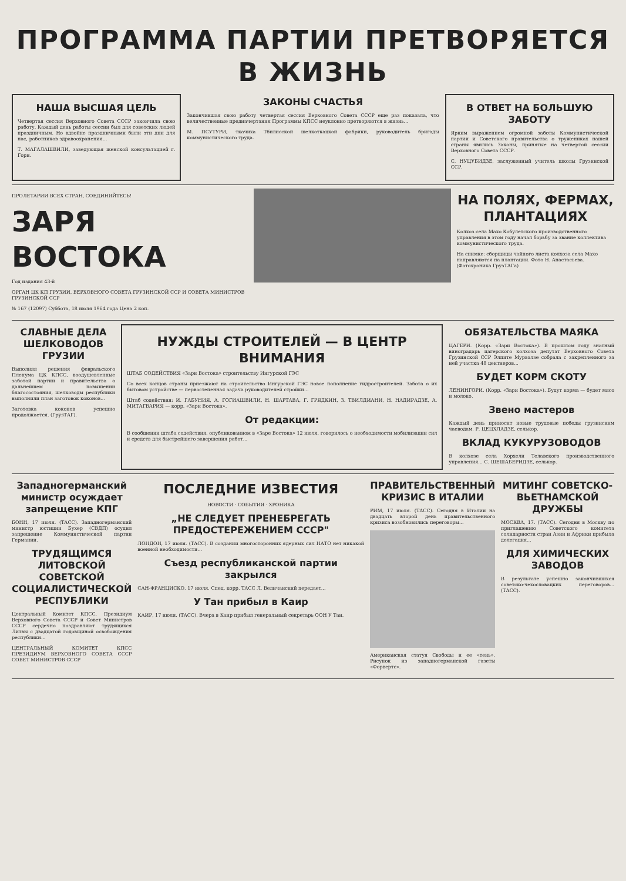ПРОГРАММА ПАРТИИ ПРЕТВОРЯЕТСЯ В ЖИЗНЬ
НАША ВЫСШАЯ ЦЕЛЬ
Четвертая сессия Верховного Совета СССР закончила свою работу. Каждый день работы сессии был для советских людей праздничным. Но вдвойне праздничными были эти дни для нас, работников здравоохранения...
Т. МАГАЛАШВИЛИ, заведующая женской консультацией г. Гори.
ЗАКОНЫ СЧАСТЬЯ
Закончившая свою работу четвертая сессия Верховного Совета СССР еще раз показала, что величественные предначертания Программы КПСС неуклонно претворяются в жизнь...
М. ПСУТУРИ, ткачиха Тбилисской шелкоткацкой фабрики, руководитель бригады коммунистического труда.
В ОТВЕТ НА БОЛЬШУЮ ЗАБОТУ
Ярким выражением огромной заботы Коммунистической партии и Советского правительства о тружениках нашей страны явились Законы, принятые на четвертой сессии Верховного Совета СССР.
С. НУЦУБИДЗЕ, заслуженный учитель школы Грузинской ССР.
ПРОЛЕТАРИИ ВСЕХ СТРАН, СОЕДИНЯЙТЕСЬ!
ЗАРЯ ВОСТОКА
Год издания 43-й
ОРГАН ЦК КП ГРУЗИИ, ВЕРХОВНОГО СОВЕТА ГРУЗИНСКОЙ ССР И СОВЕТА МИНИСТРОВ ГРУЗИНСКОЙ ССР
№ 167 (12097) Суббота, 18 июля 1964 года Цена 2 коп.
НА ПОЛЯХ, ФЕРМАХ, ПЛАНТАЦИЯХ
Колхоз села Махо Кобулетского производственного управления в этом году начал борьбу за звание коллектива коммунистического труда.
На снимке: сборщицы чайного листа колхоза села Махо направляются на плантации. Фото Н. Анастасьева. (Фотохроника ГрузТАГа)
СЛАВНЫЕ ДЕЛА ШЕЛКОВОДОВ ГРУЗИИ
Выполняя решения февральского Пленума ЦК КПСС, воодушевленные заботой партии и правительства о дальнейшем повышении благосостояния, шелководы республики выполнили план заготовок коконов...
Заготовка коконов успешно продолжается. (ГрузТАГ).
НУЖДЫ СТРОИТЕЛЕЙ — В ЦЕНТР ВНИМАНИЯ
ШТАБ СОДЕЙСТВИЯ «Зари Востока» строительству Ингурской ГЭС
Со всех концов страны приезжают на строительство Ингурской ГЭС новое пополнение гидростроителей. Забота о их бытовом устройстве — первостепенная задача руководителей стройки...
Штаб содействия: И. ГАБУНИЯ, А. ГОГИАШВИЛИ, Н. ШАРТАВА, Г. ГРЯДКИН, З. ТВИЛДИАНИ, Н. НАДИРАДЗЕ, А. МИТАГВАРИЯ — корр. «Зари Востока».
От редакции:
В сообщении штаба содействия, опубликованном в «Заре Востока» 12 июля, говорилось о необходимости мобилизации сил и средств для быстрейшего завершения работ...
ОБЯЗАТЕЛЬСТВА МАЯКА
ЦАГЕРИ. (Корр. «Зари Востока»). В прошлом году знатный виноградарь цагерского колхоза депутат Верховного Совета Грузинской ССР Элпите Мурвалзе собрала с закрепленного за ней участка 48 центнеров...
БУДЕТ КОРМ СКОТУ
ЛЕНИНГОРИ. (Корр. «Зари Востока»). Будут корма — будет мясо и молоко.
Звено мастеров
Каждый день приносит новые трудовые победы грузинским чаеводам. Р. ЦЕЦХЛАДЗЕ, селькор.
ВКЛАД КУКУРУЗОВОДОВ
В колхозе села Хорхели Телавского производственного управления... С. ШЕШАБЕРИДЗЕ, селькор.
Западногерманский министр осуждает запрещение КПГ
БОНН, 17 июля. (ТАСС). Западногерманский министр юстиции Бухер (СВДП) осудил запрещение Коммунистической партии Германии.
ТРУДЯЩИМСЯ ЛИТОВСКОЙ СОВЕТСКОЙ СОЦИАЛИСТИЧЕСКОЙ РЕСПУБЛИКИ
Центральный Комитет КПСС, Президиум Верховного Совета СССР и Совет Министров СССР сердечно поздравляют трудящихся Литвы с двадцатой годовщиной освобождения республики...
ЦЕНТРАЛЬНЫЙ КОМИТЕТ КПСС ПРЕЗИДИУМ ВЕРХОВНОГО СОВЕТА СССР СОВЕТ МИНИСТРОВ СССР
ПОСЛЕДНИЕ ИЗВЕСТИЯ
НОВОСТИ · СОБЫТИЯ · ХРОНИКА
„НЕ СЛЕДУЕТ ПРЕНЕБРЕГАТЬ ПРЕДОСТЕРЕЖЕНИЕМ СССР"
ЛОНДОН, 17 июля. (ТАСС). В создании многосторонних ядерных сил НАТО нет никакой военной необходимости...
Съезд республиканской партии закрылся
САН-ФРАНЦИСКО. 17 июля. Спец. корр. ТАСС Л. Величанский передает...
У Тан прибыл в Каир
КАИР, 17 июля. (ТАСС). Вчера в Каир прибыл генеральный секретарь ООН У Тан.
ПРАВИТЕЛЬСТВЕННЫЙ КРИЗИС В ИТАЛИИ
РИМ, 17 июля. (ТАСС). Сегодня в Италии на двадцать второй день правительственного кризиса возобновились переговоры...
Американская статуя Свободы и ее «тень». Рисунок из западногерманской газеты «Форвертс».
МИТИНГ СОВЕТСКО-ВЬЕТНАМСКОЙ ДРУЖБЫ
МОСКВА, 17. (ТАСС). Сегодня в Москву по приглашению Советского комитета солидарности стран Азии и Африки прибыла делегация...
ДЛЯ ХИМИЧЕСКИХ ЗАВОДОВ
В результате успешно закончившихся советско-чехословацких переговоров... (ТАСС).